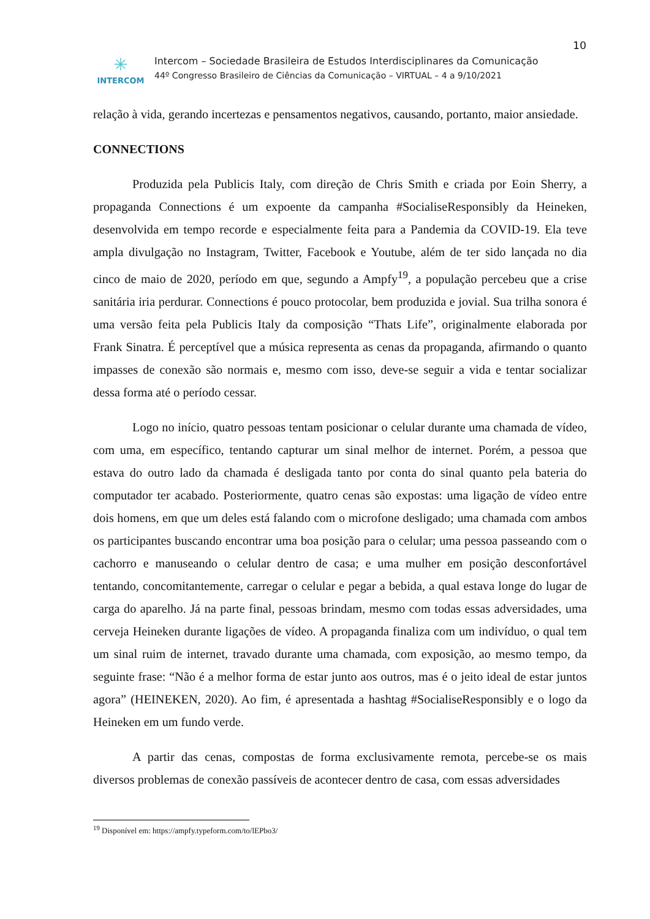10
✳
INTERCOM
Intercom – Sociedade Brasileira de Estudos Interdisciplinares da Comunicação
44º Congresso Brasileiro de Ciências da Comunicação – VIRTUAL – 4 a 9/10/2021
relação à vida, gerando incertezas e pensamentos negativos, causando, portanto, maior ansiedade.
CONNECTIONS
Produzida pela Publicis Italy, com direção de Chris Smith e criada por Eoin Sherry, a propaganda Connections é um expoente da campanha #SocialiseResponsibly da Heineken, desenvolvida em tempo recorde e especialmente feita para a Pandemia da COVID-19. Ela teve ampla divulgação no Instagram, Twitter, Facebook e Youtube, além de ter sido lançada no dia cinco de maio de 2020, período em que, segundo a Ampfy<sup>19</sup>, a população percebeu que a crise sanitária iria perdurar. Connections é pouco protocolar, bem produzida e jovial. Sua trilha sonora é uma versão feita pela Publicis Italy da composição “Thats Life”, originalmente elaborada por Frank Sinatra. É perceptível que a música representa as cenas da propaganda, afirmando o quanto impasses de conexão são normais e, mesmo com isso, deve-se seguir a vida e tentar socializar dessa forma até o período cessar.
Logo no início, quatro pessoas tentam posicionar o celular durante uma chamada de vídeo, com uma, em específico, tentando capturar um sinal melhor de internet. Porém, a pessoa que estava do outro lado da chamada é desligada tanto por conta do sinal quanto pela bateria do computador ter acabado. Posteriormente, quatro cenas são expostas: uma ligação de vídeo entre dois homens, em que um deles está falando com o microfone desligado; uma chamada com ambos os participantes buscando encontrar uma boa posição para o celular; uma pessoa passeando com o cachorro e manuseando o celular dentro de casa; e uma mulher em posição desconfortável tentando, concomitantemente, carregar o celular e pegar a bebida, a qual estava longe do lugar de carga do aparelho. Já na parte final, pessoas brindam, mesmo com todas essas adversidades, uma cerveja Heineken durante ligações de vídeo. A propaganda finaliza com um indivíduo, o qual tem um sinal ruim de internet, travado durante uma chamada, com exposição, ao mesmo tempo, da seguinte frase: “Não é a melhor forma de estar junto aos outros, mas é o jeito ideal de estar juntos agora” (HEINEKEN, 2020). Ao fim, é apresentada a hashtag #SocialiseResponsibly e o logo da Heineken em um fundo verde.
A partir das cenas, compostas de forma exclusivamente remota, percebe-se os mais diversos problemas de conexão passíveis de acontecer dentro de casa, com essas adversidades
<sup>19</sup> Disponível em: https://ampfy.typeform.com/to/lEPbo3/